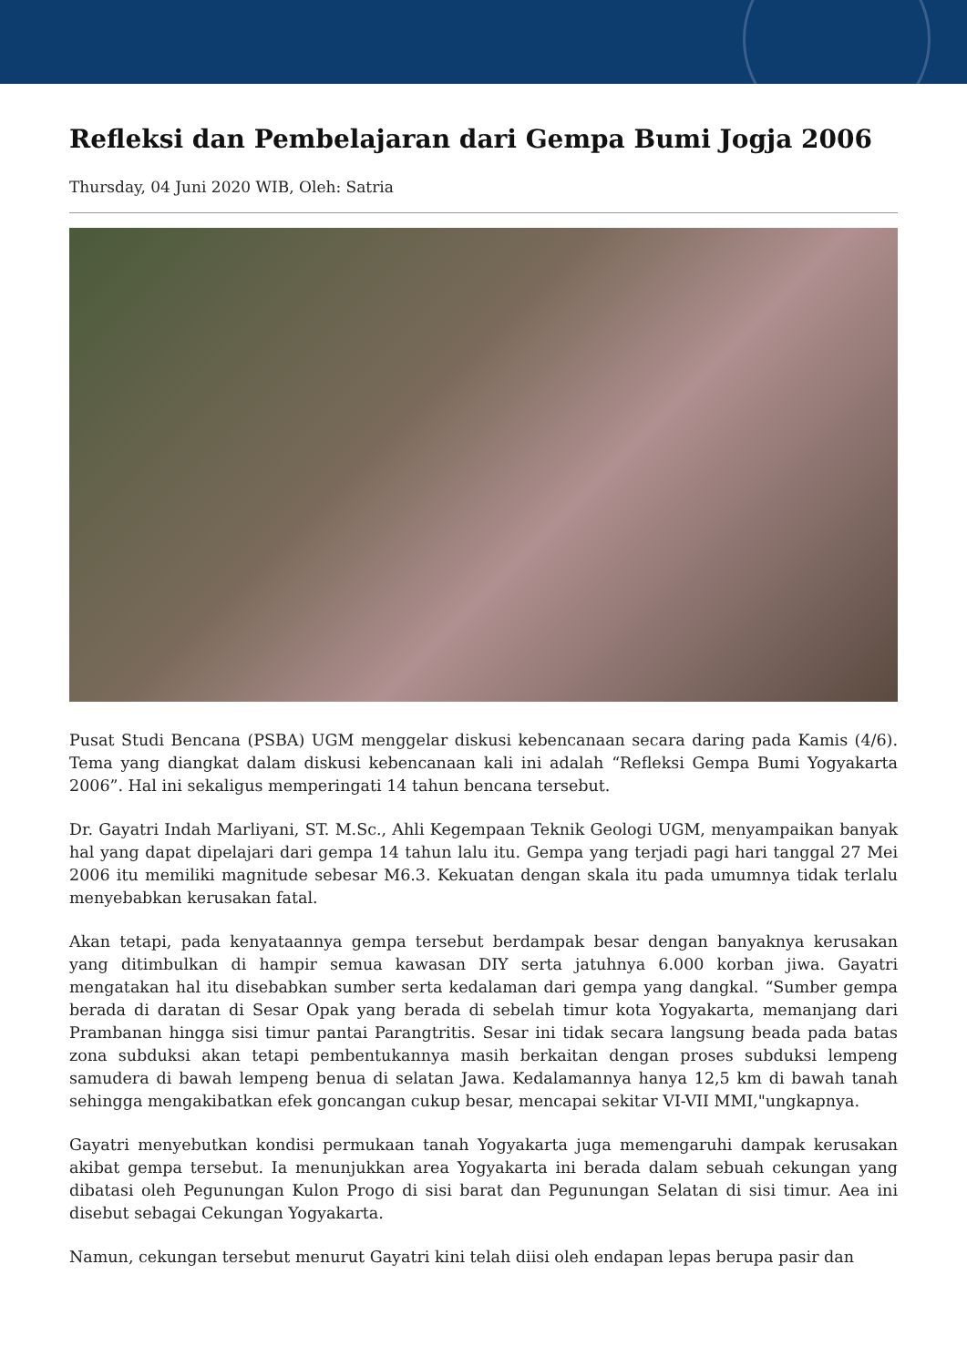Refleksi dan Pembelajaran dari Gempa Bumi Jogja 2006
Thursday, 04 Juni 2020 WIB, Oleh: Satria
Pusat Studi Bencana (PSBA) UGM menggelar diskusi kebencanaan secara daring pada Kamis (4/6). Tema yang diangkat dalam diskusi kebencanaan kali ini adalah “Refleksi Gempa Bumi Yogyakarta 2006”. Hal ini sekaligus memperingati 14 tahun bencana tersebut.
Dr. Gayatri Indah Marliyani, ST. M.Sc., Ahli Kegempaan Teknik Geologi UGM, menyampaikan banyak hal yang dapat dipelajari dari gempa 14 tahun lalu itu. Gempa yang terjadi pagi hari tanggal 27 Mei 2006 itu memiliki magnitude sebesar M6.3. Kekuatan dengan skala itu pada umumnya tidak terlalu menyebabkan kerusakan fatal.
Akan tetapi, pada kenyataannya gempa tersebut berdampak besar dengan banyaknya kerusakan yang ditimbulkan di hampir semua kawasan DIY serta jatuhnya 6.000 korban jiwa. Gayatri mengatakan hal itu disebabkan sumber serta kedalaman dari gempa yang dangkal. “Sumber gempa berada di daratan di Sesar Opak yang berada di sebelah timur kota Yogyakarta, memanjang dari Prambanan hingga sisi timur pantai Parangtritis. Sesar ini tidak secara langsung beada pada batas zona subduksi akan tetapi pembentukannya masih berkaitan dengan proses subduksi lempeng samudera di bawah lempeng benua di selatan Jawa. Kedalamannya hanya 12,5 km di bawah tanah sehingga mengakibatkan efek goncangan cukup besar, mencapai sekitar VI-VII MMI,"ungkapnya.
Gayatri menyebutkan kondisi permukaan tanah Yogyakarta juga memengaruhi dampak kerusakan akibat gempa tersebut. Ia menunjukkan area Yogyakarta ini berada dalam sebuah cekungan yang dibatasi oleh Pegunungan Kulon Progo di sisi barat dan Pegunungan Selatan di sisi timur. Aea ini disebut sebagai Cekungan Yogyakarta.
Namun, cekungan tersebut menurut Gayatri kini telah diisi oleh endapan lepas berupa pasir dan